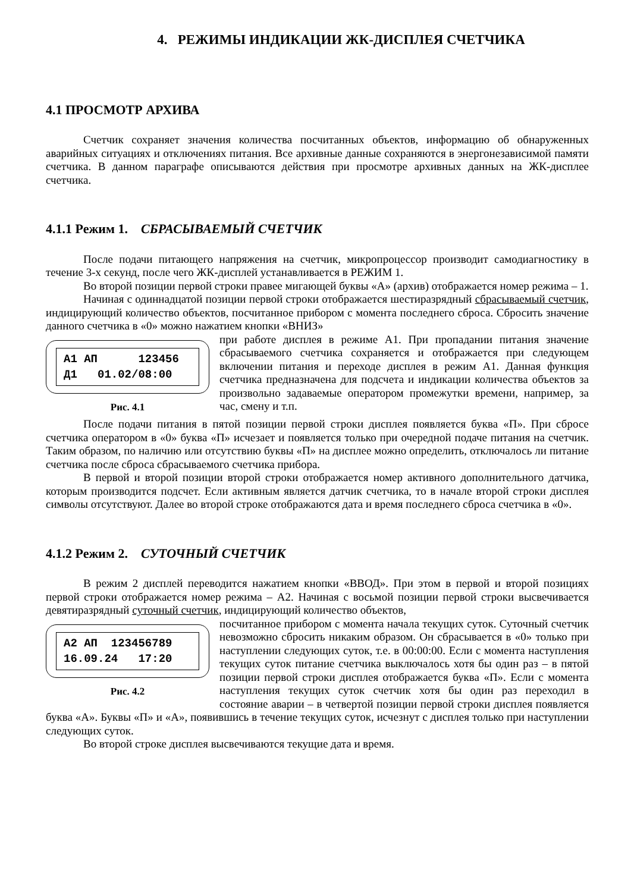4. РЕЖИМЫ ИНДИКАЦИИ ЖК-ДИСПЛЕЯ СЧЕТЧИКА
4.1 ПРОСМОТР АРХИВА
Счетчик сохраняет значения количества посчитанных объектов, информацию об обнаруженных аварийных ситуациях и отключениях питания. Все архивные данные сохраняются в энергонезависимой памяти счетчика. В данном параграфе описываются действия при просмотре архивных данных на ЖК-дисплее счетчика.
4.1.1 Режим 1. СБРАСЫВАЕМЫЙ СЧЕТЧИК
После подачи питающего напряжения на счетчик, микропроцессор производит самодиагностику в течение 3-х секунд, после чего ЖК-дисплей устанавливается в РЕЖИМ 1.
Во второй позиции первой строки правее мигающей буквы «А» (архив) отображается номер режима – 1.
Начиная с одиннадцатой позиции первой строки отображается шестиразрядный сбрасываемый счетчик, индицирующий количество объектов, посчитанное прибором с момента последнего сброса. Сбросить значение данного счетчика в «0» можно нажатием кнопки «ВНИЗ»
А1 АП 123456 Д1 01.02/08:00
Рис. 4.1
при работе дисплея в режиме А1. При пропадании питания значение сбрасываемого счетчика сохраняется и отображается при следующем включении питания и переходе дисплея в режим А1. Данная функция счетчика предназначена для подсчета и индикации количества объектов за произвольно задаваемые оператором промежутки времени, например, за час, смену и т.п.
После подачи питания в пятой позиции первой строки дисплея появляется буква «П». При сбросе счетчика оператором в «0» буква «П» исчезает и появляется только при очередной подаче питания на счетчик. Таким образом, по наличию или отсутствию буквы «П» на дисплее можно определить, отключалось ли питание счетчика после сброса сбрасываемого счетчика прибора.
В первой и второй позиции второй строки отображается номер активного дополнительного датчика, которым производится подсчет. Если активным является датчик счетчика, то в начале второй строки дисплея символы отсутствуют. Далее во второй строке отображаются дата и время последнего сброса счетчика в «0».
4.1.2 Режим 2. СУТОЧНЫЙ СЧЕТЧИК
В режим 2 дисплей переводится нажатием кнопки «ВВОД». При этом в первой и второй позициях первой строки отображается номер режима – А2. Начиная с восьмой позиции первой строки высвечивается девятиразрядный суточный счетчик, индицирующий количество объектов,
А2 АП 123456789 16.09.24 17:20
Рис. 4.2
посчитанное прибором с момента начала текущих суток. Суточный счетчик невозможно сбросить никаким образом. Он сбрасывается в «0» только при наступлении следующих суток, т.е. в 00:00:00. Если с момента наступления текущих суток питание счетчика выключалось хотя бы один раз – в пятой позиции первой строки дисплея отображается буква «П». Если с момента наступления текущих суток счетчик хотя бы один раз переходил в состояние аварии – в четвертой позиции первой строки дисплея появляется буква «А». Буквы «П» и «А», появившись в течение текущих суток, исчезнут с дисплея только при наступлении следующих суток.
Во второй строке дисплея высвечиваются текущие дата и время.